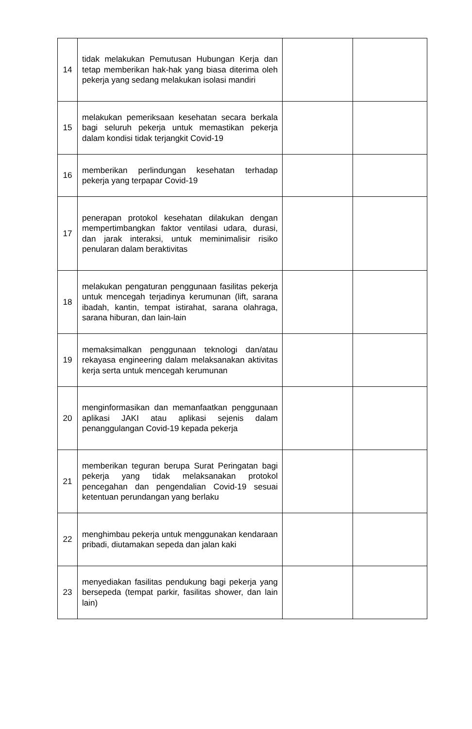| 14 | tidak melakukan Pemutusan Hubungan Kerja dan tetap memberikan hak-hak yang biasa diterima oleh pekerja yang sedang melakukan isolasi mandiri | | |
| 15 | melakukan pemeriksaan kesehatan secara berkala bagi seluruh pekerja untuk memastikan pekerja dalam kondisi tidak terjangkit Covid-19 | | |
| 16 | memberikan perlindungan kesehatan terhadap pekerja yang terpapar Covid-19 | | |
| 17 | penerapan protokol kesehatan dilakukan dengan mempertimbangkan faktor ventilasi udara, durasi, dan jarak interaksi, untuk meminimalisir risiko penularan dalam beraktivitas | | |
| 18 | melakukan pengaturan penggunaan fasilitas pekerja untuk mencegah terjadinya kerumunan (lift, sarana ibadah, kantin, tempat istirahat, sarana olahraga, sarana hiburan, dan lain-lain | | |
| 19 | memaksimalkan penggunaan teknologi dan/atau rekayasa engineering dalam melaksanakan aktivitas kerja serta untuk mencegah kerumunan | | |
| 20 | menginformasikan dan memanfaatkan penggunaan aplikasi JAKI atau aplikasi sejenis dalam penanggulangan Covid-19 kepada pekerja | | |
| 21 | memberikan teguran berupa Surat Peringatan bagi pekerja yang tidak melaksanakan protokol pencegahan dan pengendalian Covid-19 sesuai ketentuan perundangan yang berlaku | | |
| 22 | menghimbau pekerja untuk menggunakan kendaraan pribadi, diutamakan sepeda dan jalan kaki | | |
| 23 | menyediakan fasilitas pendukung bagi pekerja yang bersepeda (tempat parkir, fasilitas shower, dan lain lain) | | |